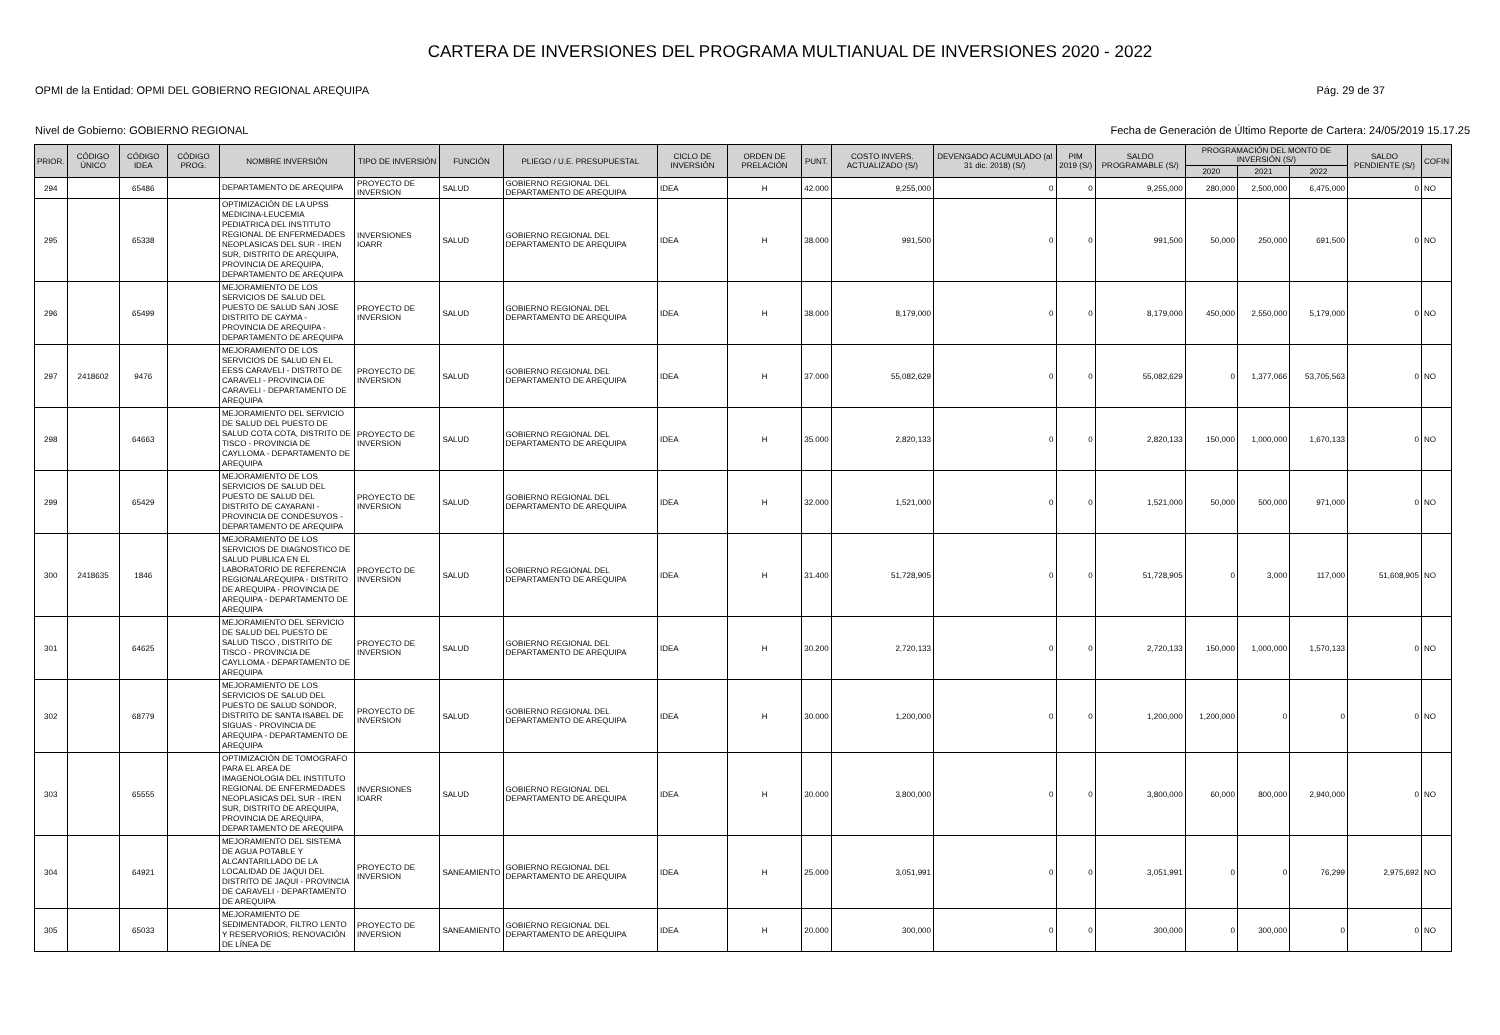CARTERA DE INVERSIONES DEL PROGRAMA MULTIANUAL DE INVERSIONES 2020 - 2022
OPMI de la Entidad: OPMI DEL GOBIERNO REGIONAL AREQUIPA Pág. 29 de 37
Nivel de Gobierno: GOBIERNO REGIONAL Fecha de Generación de Último Reporte de Cartera: 24/05/2019 15.17.25
| PRIOR. | CÓDIGO ÚNICO | CÓDIGO IDEA | CÓDIGO PROG. | NOMBRE INVERSIÓN | TIPO DE INVERSIÓN | FUNCIÓN | PLIEGO / U.E. PRESUPUESTAL | CICLO DE INVERSIÓN | ORDEN DE PRELACIÓN | PUNT. | COSTO INVERS. ACTUALIZADO (S/) | DEVENGADO ACUMULADO (al 31 dic. 2018) (S/) | PIM 2019 (S/) | SALDO PROGRAMABLE (S/) | PROGRAMACIÓN DEL MONTO DE INVERSIÓN (S/) | | | SALDO PENDIENTE (S/) | COFIN |
| --- | --- | --- | --- | --- | --- | --- | --- | --- | --- | --- | --- | --- | --- | --- | --- | --- | --- | --- | --- |
| | | | | | | | | | | | | | | | 2020 | 2021 | 2022 | | |
| 294 | | 65486 | | DEPARTAMENTO DE AREQUIPA | PROYECTO DE INVERSION | SALUD | GOBIERNO REGIONAL DEL DEPARTAMENTO DE AREQUIPA | IDEA | H | 42.000 | 9,255,000 | 0 | 0 | 9,255,000 | 280,000 | 2,500,000 | 6,475,000 | 0 | NO |
| 295 | | 65338 | | OPTIMIZACIÓN DE LA UPSS MEDICINA-LEUCEMIA PEDIATRICA DEL INSTITUTO REGIONAL DE ENFERMEDADES NEOPLASICAS DEL SUR - IREN SUR, DISTRITO DE AREQUIPA, PROVINCIA DE AREQUIPA, DEPARTAMENTO DE AREQUIPA | INVERSIONES IOARR | SALUD | GOBIERNO REGIONAL DEL DEPARTAMENTO DE AREQUIPA | IDEA | H | 38.000 | 991,500 | 0 | 0 | 991,500 | 50,000 | 250,000 | 691,500 | 0 | NO |
| 296 | | 65499 | | MEJORAMIENTO DE LOS SERVICIOS DE SALUD DEL PUESTO DE SALUD SAN JOSE DISTRITO DE CAYMA - PROVINCIA DE AREQUIPA - DEPARTAMENTO DE AREQUIPA | PROYECTO DE INVERSION | SALUD | GOBIERNO REGIONAL DEL DEPARTAMENTO DE AREQUIPA | IDEA | H | 38.000 | 8,179,000 | 0 | 0 | 8,179,000 | 450,000 | 2,550,000 | 5,179,000 | 0 | NO |
| 297 | 2418602 | 9476 | | MEJORAMIENTO DE LOS SERVICIOS DE SALUD EN EL EESS CARAVELI - DISTRITO DE CARAVELI - PROVINCIA DE CARAVELI - DEPARTAMENTO DE AREQUIPA | PROYECTO DE INVERSION | SALUD | GOBIERNO REGIONAL DEL DEPARTAMENTO DE AREQUIPA | IDEA | H | 37.000 | 55,082,629 | 0 | 0 | 55,082,629 | 0 | 1,377,066 | 53,705,563 | 0 | NO |
| 298 | | 64663 | | MEJORAMIENTO DEL SERVICIO DE SALUD DEL PUESTO DE SALUD COTA COTA, DISTRITO DE TISCO - PROVINCIA DE CAYLLOMA - DEPARTAMENTO DE AREQUIPA | PROYECTO DE INVERSION | SALUD | GOBIERNO REGIONAL DEL DEPARTAMENTO DE AREQUIPA | IDEA | H | 35.000 | 2,820,133 | 0 | 0 | 2,820,133 | 150,000 | 1,000,000 | 1,670,133 | 0 | NO |
| 299 | | 65429 | | MEJORAMIENTO DE LOS SERVICIOS DE SALUD DEL PUESTO DE SALUD DEL DISTRITO DE CAYARANI - PROVINCIA DE CONDESUYOS - DEPARTAMENTO DE AREQUIPA | PROYECTO DE INVERSION | SALUD | GOBIERNO REGIONAL DEL DEPARTAMENTO DE AREQUIPA | IDEA | H | 32.000 | 1,521,000 | 0 | 0 | 1,521,000 | 50,000 | 500,000 | 971,000 | 0 | NO |
| 300 | 2418635 | 1846 | | MEJORAMIENTO DE LOS SERVICIOS DE DIAGNOSTICO DE SALUD PUBLICA EN EL LABORATORIO DE REFERENCIA REGIONALAREQUIPA - DISTRITO DE AREQUIPA - PROVINCIA DE AREQUIPA - DEPARTAMENTO DE AREQUIPA | PROYECTO DE INVERSION | SALUD | GOBIERNO REGIONAL DEL DEPARTAMENTO DE AREQUIPA | IDEA | H | 31.400 | 51,728,905 | 0 | 0 | 51,728,905 | 0 | 3,000 | 117,000 | 51,608,905 | NO |
| 301 | | 64625 | | MEJORAMIENTO DEL SERVICIO DE SALUD DEL PUESTO DE SALUD TISCO , DISTRITO DE TISCO - PROVINCIA DE CAYLLOMA - DEPARTAMENTO DE AREQUIPA | PROYECTO DE INVERSION | SALUD | GOBIERNO REGIONAL DEL DEPARTAMENTO DE AREQUIPA | IDEA | H | 30.200 | 2,720,133 | 0 | 0 | 2,720,133 | 150,000 | 1,000,000 | 1,570,133 | 0 | NO |
| 302 | | 68779 | | MEJORAMIENTO DE LOS SERVICIOS DE SALUD DEL PUESTO DE SALUD SONDOR, DISTRITO DE SANTA ISABEL DE SIGUAS - PROVINCIA DE AREQUIPA - DEPARTAMENTO DE AREQUIPA | PROYECTO DE INVERSION | SALUD | GOBIERNO REGIONAL DEL DEPARTAMENTO DE AREQUIPA | IDEA | H | 30.000 | 1,200,000 | 0 | 0 | 1,200,000 | 1,200,000 | 0 | 0 | 0 | NO |
| 303 | | 65555 | | OPTIMIZACIÓN DE TOMOGRAFO PARA EL AREA DE IMAGENOLOGIA DEL INSTITUTO REGIONAL DE ENFERMEDADES NEOPLASICAS DEL SUR - IREN SUR, DISTRITO DE AREQUIPA, PROVINCIA DE AREQUIPA, DEPARTAMENTO DE AREQUIPA | INVERSIONES IOARR | SALUD | GOBIERNO REGIONAL DEL DEPARTAMENTO DE AREQUIPA | IDEA | H | 30.000 | 3,800,000 | 0 | 0 | 3,800,000 | 60,000 | 800,000 | 2,940,000 | 0 | NO |
| 304 | | 64921 | | MEJORAMIENTO DEL SISTEMA DE AGUA POTABLE Y ALCANTARILLADO DE LA LOCALIDAD DE JAQUI DEL DISTRITO DE JAQUI - PROVINCIA DE CARAVELI - DEPARTAMENTO DE AREQUIPA | PROYECTO DE INVERSION | SANEAMIENTO | GOBIERNO REGIONAL DEL DEPARTAMENTO DE AREQUIPA | IDEA | H | 25.000 | 3,051,991 | 0 | 0 | 3,051,991 | 0 | 0 | 76,299 | 2,975,692 | NO |
| 305 | | 65033 | | MEJORAMIENTO DE SEDIMENTADOR, FILTRO LENTO Y RESERVORIOS; RENOVACIÓN DE LÍNEA DE | PROYECTO DE INVERSION | SANEAMIENTO | GOBIERNO REGIONAL DEL DEPARTAMENTO DE AREQUIPA | IDEA | H | 20.000 | 300,000 | 0 | 0 | 300,000 | 0 | 300,000 | 0 | 0 | NO |